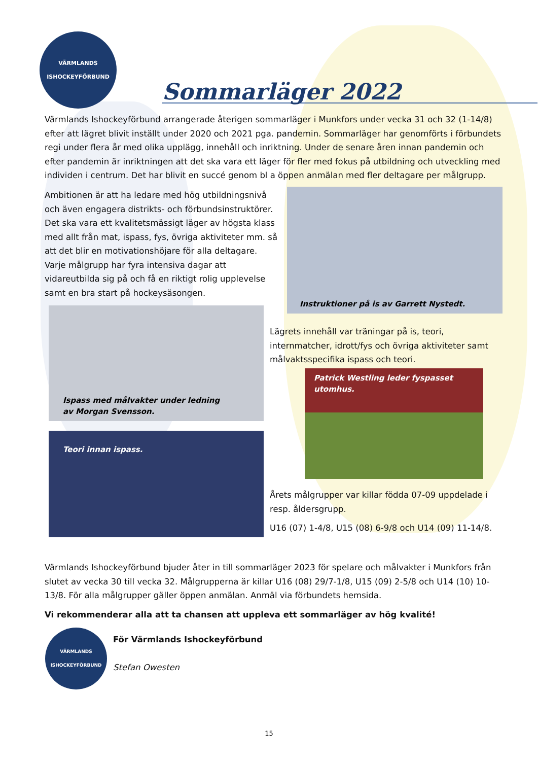VÄRMLANDS ISHOCKEYFÖRBUND
Sommarläger 2022
Värmlands Ishockeyförbund arrangerade återigen sommarläger i Munkfors under vecka 31 och 32 (1-14/8) efter att lägret blivit inställt under 2020 och 2021 pga. pandemin. Sommarläger har genomförts i förbundets regi under flera år med olika upplägg, innehåll och inriktning. Under de senare åren innan pandemin och efter pandemin är inriktningen att det ska vara ett läger för fler med fokus på utbildning och utveckling med individen i centrum. Det har blivit en succé genom bl a öppen anmälan med fler deltagare per målgrupp.
Ambitionen är att ha ledare med hög utbildningsnivå och även engagera distrikts- och förbundsinstruktörer. Det ska vara ett kvalitetsmässigt läger av högsta klass med allt från mat, ispass, fys, övriga aktiviteter mm. så att det blir en motivationshöjare för alla deltagare. Varje målgrupp har fyra intensiva dagar att vidareutbilda sig på och få en riktigt rolig upplevelse samt en bra start på hockeysäsongen.
Instruktioner på is av Garrett Nystedt.
Ispass med målvakter under ledning
av Morgan Svensson.
Lägrets innehåll var träningar på is, teori, internmatcher, idrott/fys och övriga aktiviteter samt målvaktsspecifika ispass och teori.
Patrick Westling leder fyspasset utomhus.
Teori innan ispass.
Årets målgrupper var killar födda 07-09 uppdelade i resp. åldersgrupp.
U16 (07) 1-4/8, U15 (08) 6-9/8 och U14 (09) 11-14/8.
Värmlands Ishockeyförbund bjuder åter in till sommarläger 2023 för spelare och målvakter i Munkfors från slutet av vecka 30 till vecka 32. Målgrupperna är killar U16 (08) 29/7-1/8, U15 (09) 2-5/8 och U14 (10) 10-13/8. För alla målgrupper gäller öppen anmälan. Anmäl via förbundets hemsida.
Vi rekommenderar alla att ta chansen att uppleva ett sommarläger av hög kvalité!
VÄRMLANDS ISHOCKEYFÖRBUND
För Värmlands Ishockeyförbund
Stefan Owesten
15